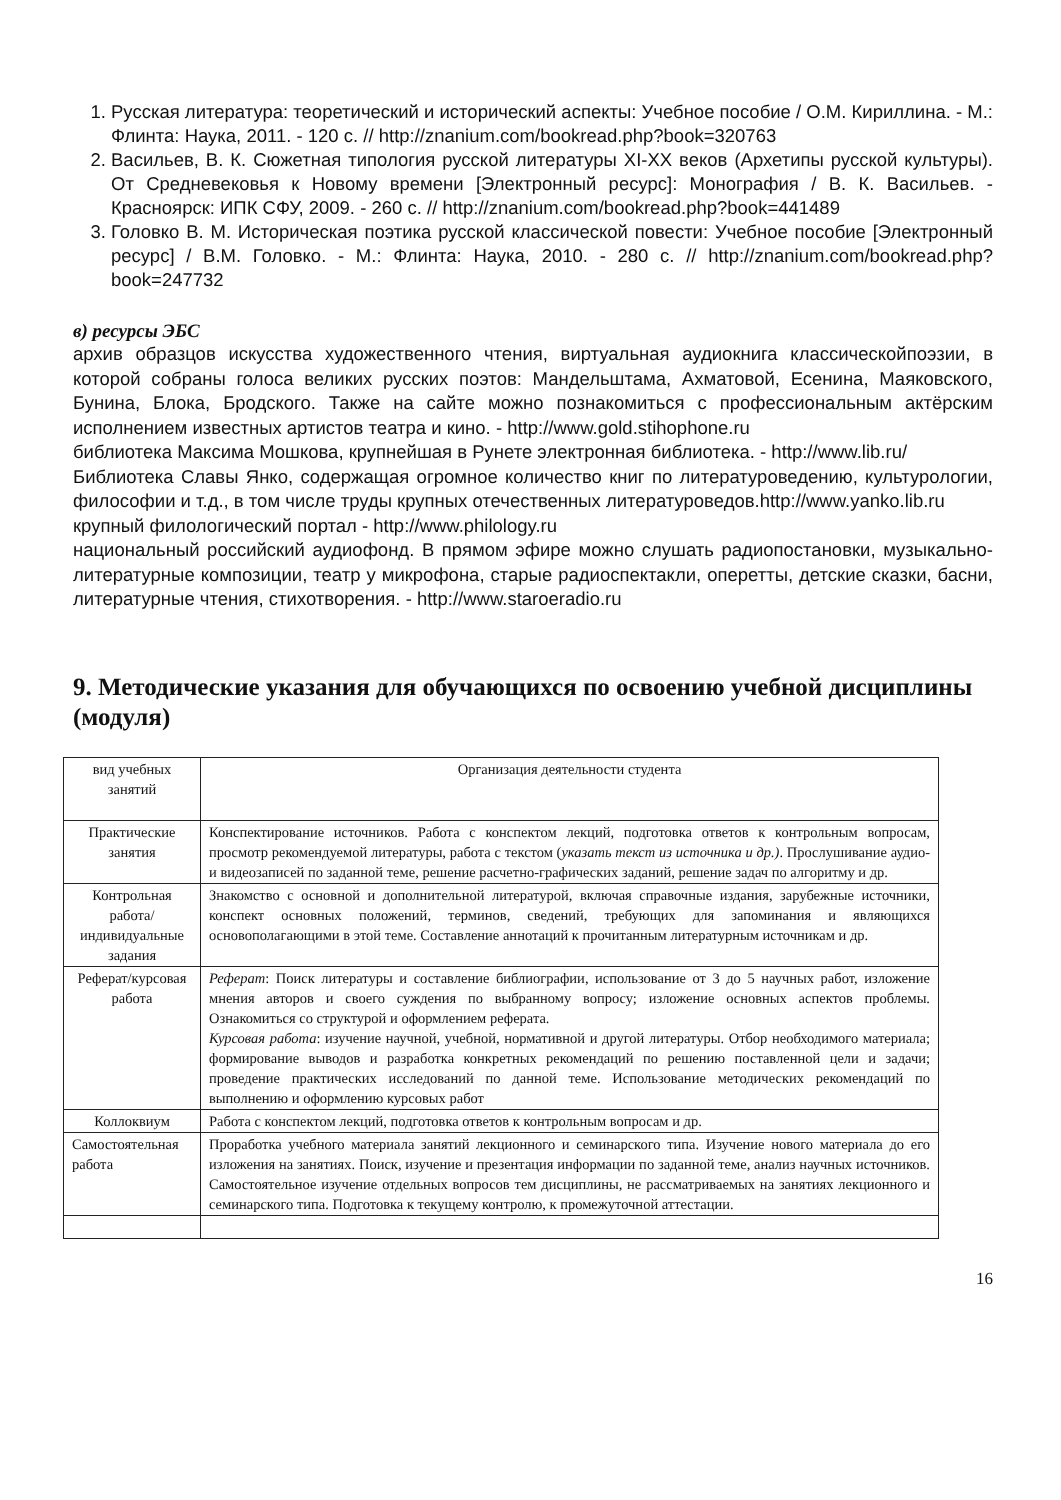1. Русская литература: теоретический и исторический аспекты: Учебное пособие / О.М. Кириллина. - М.: Флинта: Наука, 2011. - 120 с. // http://znanium.com/bookread.php?book=320763
2. Васильев, В. К. Сюжетная типология русской литературы XI-XX веков (Архетипы русской культуры). От Средневековья к Новому времени [Электронный ресурс]: Монография / В. К. Васильев. - Красноярск: ИПК СФУ, 2009. - 260 с. // http://znanium.com/bookread.php?book=441489
3. Головко В. М. Историческая поэтика русской классической повести: Учебное пособие [Электронный ресурс] / В.М. Головко. - М.: Флинта: Наука, 2010. - 280 с. // http://znanium.com/bookread.php?book=247732
в) ресурсы ЭБС
архив образцов искусства художественного чтения, виртуальная аудиокнига классическойпоэзии, в которой собраны голоса великих русских поэтов: Мандельштама, Ахматовой, Есенина, Маяковского, Бунина, Блока, Бродского. Также на сайте можно познакомиться с профессиональным актёрским исполнением известных артистов театра и кино. - http://www.gold.stihophone.ru
библиотека Максима Мошкова, крупнейшая в Рунете электронная библиотека. - http://www.lib.ru/
Библиотека Славы Янко, содержащая огромное количество книг по литературоведению, культурологии, философии и т.д., в том числе труды крупных отечественных литературоведов.http://www.yanko.lib.ru
крупный филологический портал - http://www.philology.ru
национальный российский аудиофонд. В прямом эфире можно слушать радиопостановки, музыкально-литературные композиции, театр у микрофона, старые радиоспектакли, оперетты, детские сказки, басни, литературные чтения, стихотворения. - http://www.staroeradio.ru
9. Методические указания для обучающихся по освоению учебной дисциплины (модуля)
| вид учебных занятий | Организация деятельности студента |
| Практические занятия | Конспектирование источников. Работа с конспектом лекций, подготовка ответов к контрольным вопросам, просмотр рекомендуемой литературы, работа с текстом ( указать текст из источника и др.) . Прослушивание аудио- и видеозаписей по заданной теме, решение расчетно-графических заданий, решение задач по алгоритму и др. |
| Контрольная работа/индивидуальные задания | Знакомство с основной и дополнительной литературой, включая справочные издания, зарубежные источники, конспект основных положений, терминов, сведений, требующих для запоминания и являющихся основополагающими в этой теме. Составление аннотаций к прочитанным литературным источникам и др. |
| Реферат/курсовая работа | Реферат : Поиск литературы и составление библиографии, использование от 3 до 5 научных работ, изложение мнения авторов и своего суждения по выбранному вопросу; изложение основных аспектов проблемы. Ознакомиться со структурой и оформлением реферата. Курсовая работа : изучение научной, учебной, нормативной и другой литературы. Отбор необходимого материала; формирование выводов и разработка конкретных рекомендаций по решению поставленной цели и задачи; проведение практических исследований по данной теме. Использование методических рекомендаций по выполнению и оформлению курсовых работ |
| Коллоквиум | Работа с конспектом лекций, подготовка ответов к контрольным вопросам и др. |
| Самостоятельная работа | Проработка учебного материала занятий лекционного и семинарского типа. Изучение нового материала до его изложения на занятиях. Поиск, изучение и презентация информации по заданной теме, анализ научных источников. Самостоятельное изучение отдельных вопросов тем дисциплины, не рассматриваемых на занятиях лекционного и семинарского типа. Подготовка к текущему контролю, к промежуточной аттестации. |
16